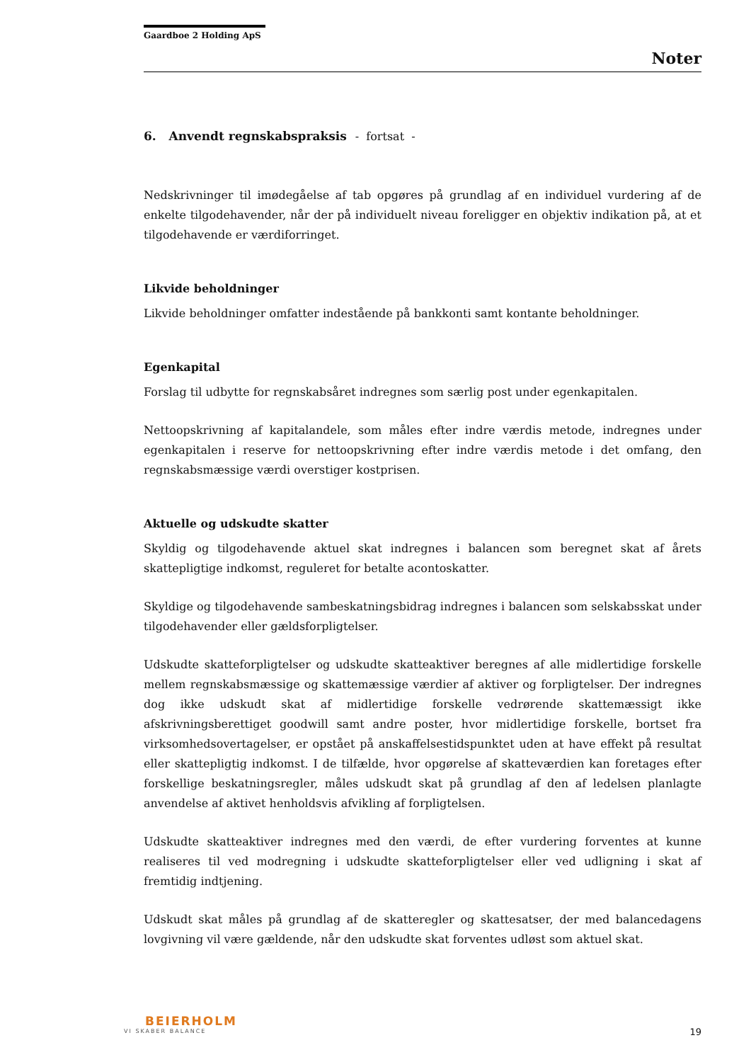Gaardboe 2 Holding ApS
Noter
6. Anvendt regnskabspraksis - fortsat -
Nedskrivninger til imødegåelse af tab opgøres på grundlag af en individuel vurdering af de enkelte tilgodehavender, når der på individuelt niveau foreligger en objektiv indikation på, at et tilgodehavende er værdiforringet.
Likvide beholdninger
Likvide beholdninger omfatter indestående på bankkonti samt kontante beholdninger.
Egenkapital
Forslag til udbytte for regnskabsåret indregnes som særlig post under egenkapitalen.
Nettoopskrivning af kapitalandele, som måles efter indre værdis metode, indregnes under egenkapitalen i reserve for nettoopskrivning efter indre værdis metode i det omfang, den regnskabsmæssige værdi overstiger kostprisen.
Aktuelle og udskudte skatter
Skyldig og tilgodehavende aktuel skat indregnes i balancen som beregnet skat af årets skattepligtige indkomst, reguleret for betalte acontoskatter.
Skyldige og tilgodehavende sambeskatningsbidrag indregnes i balancen som selskabsskat under tilgodehavender eller gældsforpligtelser.
Udskudte skatteforpligtelser og udskudte skatteaktiver beregnes af alle midlertidige forskelle mellem regnskabsmæssige og skattemæssige værdier af aktiver og forpligtelser. Der indregnes dog ikke udskudt skat af midlertidige forskelle vedrørende skattemæssigt ikke afskrivningsberettiget goodwill samt andre poster, hvor midlertidige forskelle, bortset fra virksomhedsovertagelser, er opstået på anskaffelsestidspunktet uden at have effekt på resultat eller skattepligtig indkomst. I de tilfælde, hvor opgørelse af skatteværdien kan foretages efter forskellige beskatningsregler, måles udskudt skat på grundlag af den af ledelsen planlagte anvendelse af aktivet henholdsvis afvikling af forpligtelsen.
Udskudte skatteaktiver indregnes med den værdi, de efter vurdering forventes at kunne realiseres til ved modregning i udskudte skatteforpligtelser eller ved udligning i skat af fremtidig indtjening.
Udskudt skat måles på grundlag af de skatteregler og skattesatser, der med balancedagens lovgivning vil være gældende, når den udskudte skat forventes udløst som aktuel skat.
BEIERHOLM
VI SKABER BALANCE
19